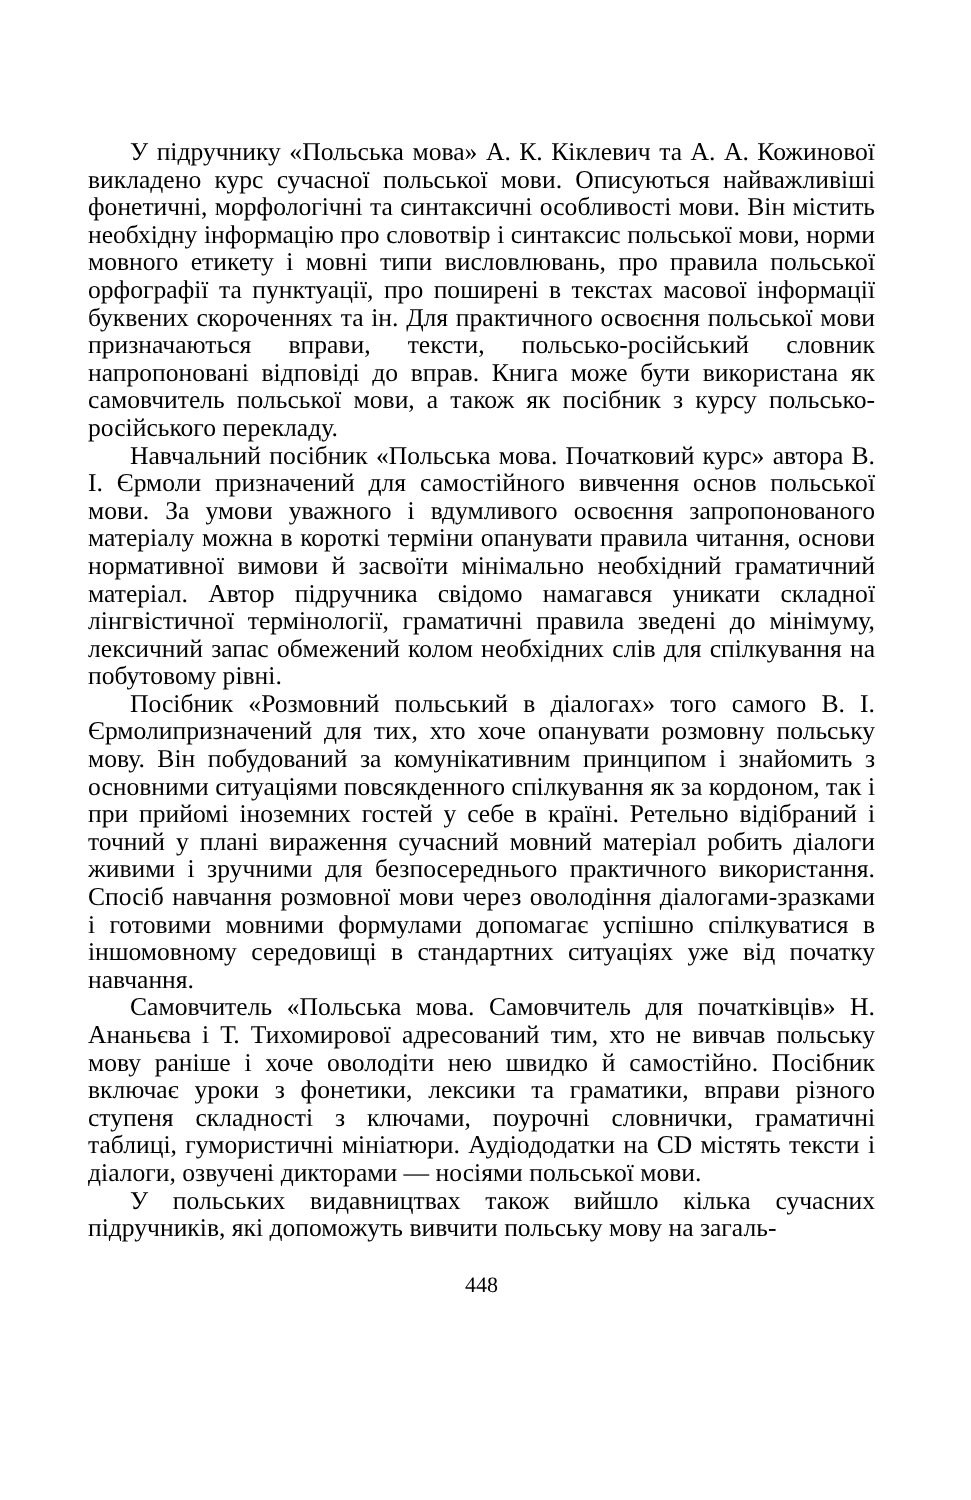У підручнику «Польська мова» А. К. Кіклевич та А. А. Кожинової викладено курс сучасної польської мови. Описуються найважливіші фонетичні, морфологічні та синтаксичні особливості мови. Він містить необхідну інформацію про словотвір і синтаксис польської мови, норми мовного етикету і мовні типи висловлювань, про правила польської орфографії та пунктуації, про поширені в текстах масової інформації буквених скороченнях та ін. Для практичного освоєння польської мови призначаються вправи, тексти, польсько-російський словник напропоновані відповіді до вправ. Книга може бути використана як самовчитель польської мови, а також як посібник з курсу польсько-російського перекладу.
Навчальний посібник «Польська мова. Початковий курс» автора В. І. Єрмоли призначений для самостійного вивчення основ польської мови. За умови уважного і вдумливого освоєння запропонованого матеріалу можна в короткі терміни опанувати правила читання, основи нормативної вимови й засвоїти мінімально необхідний граматичний матеріал. Автор підручника свідомо намагався уникати складної лінгвістичної термінології, граматичні правила зведені до мінімуму, лексичний запас обмежений колом необхідних слів для спілкування на побутовому рівні.
Посібник «Розмовний польський в діалогах» того самого В. І. Єрмолипризначений для тих, хто хоче опанувати розмовну польську мову. Він побудований за комунікативним принципом і знайомить з основними ситуаціями повсякденного спілкування як за кордоном, так і при прийомі іноземних гостей у себе в країні. Ретельно відібраний і точний у плані вираження сучасний мовний матеріал робить діалоги живими і зручними для безпосереднього практичного використання. Спосіб навчання розмовної мови через оволодіння діалогами-зразками і готовими мовними формулами допомагає успішно спілкуватися в іншомовному середовищі в стандартних ситуаціях уже від початку навчання.
Самовчитель «Польська мова. Самовчитель для початківців» Н. Ананьєва і Т. Тихомирової адресований тим, хто не вивчав польську мову раніше і хоче оволодіти нею швидко й самостійно. Посібник включає уроки з фонетики, лексики та граматики, вправи різного ступеня складності з ключами, поурочні словнички, граматичні таблиці, гумористичні мініатюри. Аудіододатки на CD містять тексти і діалоги, озвучені дикторами — носіями польської мови.
У польських видавництвах також вийшло кілька сучасних підручників, які допоможуть вивчити польську мову на загаль-
448